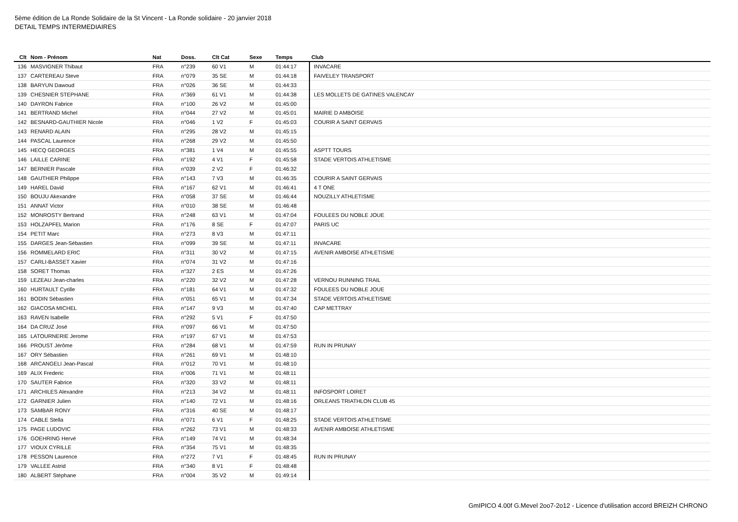5ème édition de La Ronde Solidaire de la St Vincent - La Ronde solidaire - 20 janvier 2018
DETAIL TEMPS INTERMEDIAIRES
| Clt | Nom - Prénom | Nat | Doss. | Clt Cat | Sexe | Temps | Club |
| --- | --- | --- | --- | --- | --- | --- | --- |
| 136 | MASVIGNER Thibaut | FRA | n°239 | 60 V1 | M | 01:44:17 | INVACARE |
| 137 | CARTEREAU Steve | FRA | n°079 | 35 SE | M | 01:44:18 | FAIVELEY TRANSPORT |
| 138 | BARYUN Dawoud | FRA | n°026 | 36 SE | M | 01:44:33 | |
| 139 | CHESNIER STEPHANE | FRA | n°369 | 61 V1 | M | 01:44:38 | LES MOLLETS DE GATINES VALENCAY |
| 140 | DAYRON Fabrice | FRA | n°100 | 26 V2 | M | 01:45:00 | |
| 141 | BERTRAND Michel | FRA | n°044 | 27 V2 | M | 01:45:01 | MAIRIE D AMBOISE |
| 142 | BESNARD-GAUTHIER Nicole | FRA | n°046 | 1 V2 | F | 01:45:03 | COURIR A SAINT GERVAIS |
| 143 | RENARD ALAIN | FRA | n°295 | 28 V2 | M | 01:45:15 | |
| 144 | PASCAL Laurence | FRA | n°268 | 29 V2 | M | 01:45:50 | |
| 145 | HECQ GEORGES | FRA | n°381 | 1 V4 | M | 01:45:55 | ASPTT TOURS |
| 146 | LAILLE CARINE | FRA | n°192 | 4 V1 | F | 01:45:58 | STADE VERTOIS ATHLETISME |
| 147 | BERNIER Pascale | FRA | n°039 | 2 V2 | F | 01:46:32 | |
| 148 | GAUTHIER Philippe | FRA | n°143 | 7 V3 | M | 01:46:35 | COURIR A SAINT GERVAIS |
| 149 | HAREL David | FRA | n°167 | 62 V1 | M | 01:46:41 | 4 T ONE |
| 150 | BOUJU Akexandre | FRA | n°058 | 37 SE | M | 01:46:44 | NOUZILLY ATHLETISME |
| 151 | ANNAT Victor | FRA | n°010 | 38 SE | M | 01:46:48 | |
| 152 | MONROSTY Bertrand | FRA | n°248 | 63 V1 | M | 01:47:04 | FOULEES DU NOBLE JOUE |
| 153 | HOLZAPFEL Marion | FRA | n°176 | 8 SE | F | 01:47:07 | PARIS UC |
| 154 | PETIT Marc | FRA | n°273 | 8 V3 | M | 01:47:11 | |
| 155 | DARGES Jean-Sébastien | FRA | n°099 | 39 SE | M | 01:47:11 | INVACARE |
| 156 | ROMMELARD ERIC | FRA | n°311 | 30 V2 | M | 01:47:15 | AVENIR AMBOISE ATHLETISME |
| 157 | CARLI-BASSET Xavier | FRA | n°074 | 31 V2 | M | 01:47:16 | |
| 158 | SORET Thomas | FRA | n°327 | 2 ES | M | 01:47:26 | |
| 159 | LEZEAU Jean-charles | FRA | n°220 | 32 V2 | M | 01:47:28 | VERNOU RUNNING TRAIL |
| 160 | HURTAULT Cyrille | FRA | n°181 | 64 V1 | M | 01:47:32 | FOULEES DU NOBLE JOUE |
| 161 | BODIN Sébastien | FRA | n°051 | 65 V1 | M | 01:47:34 | STADE VERTOIS ATHLETISME |
| 162 | GIACOSA MICHEL | FRA | n°147 | 9 V3 | M | 01:47:40 | CAP METTRAY |
| 163 | RAVEN Isabelle | FRA | n°292 | 5 V1 | F | 01:47:50 | |
| 164 | DA CRUZ José | FRA | n°097 | 66 V1 | M | 01:47:50 | |
| 165 | LATOURNERIE Jerome | FRA | n°197 | 67 V1 | M | 01:47:53 | |
| 166 | PROUST Jérôme | FRA | n°284 | 68 V1 | M | 01:47:59 | RUN IN PRUNAY |
| 167 | ORY Sébastien | FRA | n°261 | 69 V1 | M | 01:48:10 | |
| 168 | ARCANGELI Jean-Pascal | FRA | n°012 | 70 V1 | M | 01:48:10 | |
| 169 | ALIX Frederic | FRA | n°006 | 71 V1 | M | 01:48:11 | |
| 170 | SAUTER Fabrice | FRA | n°320 | 33 V2 | M | 01:48:11 | |
| 171 | ARCHILES Alexandre | FRA | n°213 | 34 V2 | M | 01:48:11 | INFOSPORT LOIRET |
| 172 | GARNIER Julien | FRA | n°140 | 72 V1 | M | 01:48:16 | ORLEANS TRIATHLON CLUB 45 |
| 173 | SAMBAR RONY | FRA | n°316 | 40 SE | M | 01:48:17 | |
| 174 | CABLE Stella | FRA | n°071 | 6 V1 | F | 01:48:25 | STADE VERTOIS ATHLETISME |
| 175 | PAGE LUDOVIC | FRA | n°262 | 73 V1 | M | 01:48:33 | AVENIR AMBOISE ATHLETISME |
| 176 | GOEHRING Hervé | FRA | n°149 | 74 V1 | M | 01:48:34 | |
| 177 | VIOUX CYRILLE | FRA | n°354 | 75 V1 | M | 01:48:35 | |
| 178 | PESSON Laurence | FRA | n°272 | 7 V1 | F | 01:48:45 | RUN IN PRUNAY |
| 179 | VALLEE Astrid | FRA | n°340 | 8 V1 | F | 01:48:48 | |
| 180 | ALBERT Stéphane | FRA | n°004 | 35 V2 | M | 01:49:14 | |
GmIPICO 4.00f G.Mevel 2oo7-2o12 - Licence d'utilisation accord BREIZH CHRONO